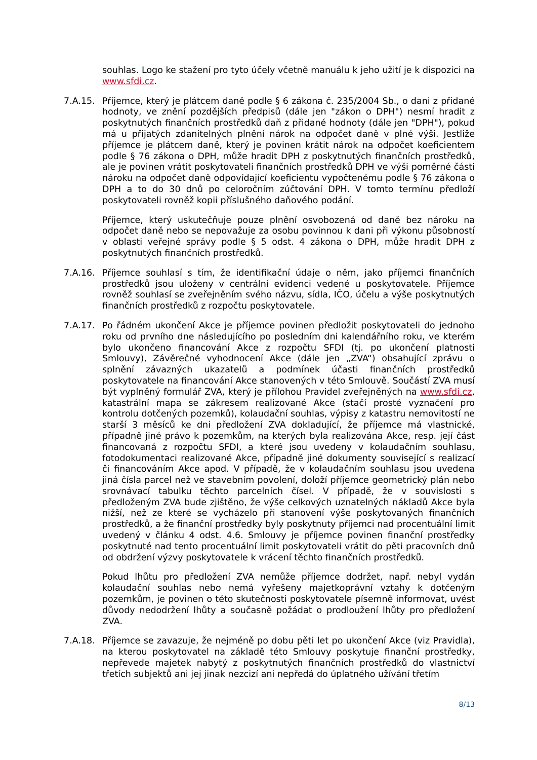souhlas. Logo ke stažení pro tyto účely včetně manuálu k jeho užití je k dispozici na www.sfdi.cz.
7.A.15. Příjemce, který je plátcem daně podle § 6 zákona č. 235/2004 Sb., o dani z přidané hodnoty, ve znění pozdějších předpisů (dále jen "zákon o DPH") nesmí hradit z poskytnutých finančních prostředků daň z přidané hodnoty (dále jen "DPH"), pokud má u přijatých zdanitelných plnění nárok na odpočet daně v plné výši. Jestliže příjemce je plátcem daně, který je povinen krátit nárok na odpočet koeficientem podle § 76 zákona o DPH, může hradit DPH z poskytnutých finančních prostředků, ale je povinen vrátit poskytovateli finančních prostředků DPH ve výši poměrné části nároku na odpočet daně odpovídající koeficientu vypočtenému podle § 76 zákona o DPH a to do 30 dnů po celoročním zúčtování DPH. V tomto termínu předloží poskytovateli rovněž kopii příslušného daňového podání.
Příjemce, který uskutečňuje pouze plnění osvobozená od daně bez nároku na odpočet daně nebo se nepovažuje za osobu povinnou k dani při výkonu působností v oblasti veřejné správy podle § 5 odst. 4 zákona o DPH, může hradit DPH z poskytnutých finančních prostředků.
7.A.16. Příjemce souhlasí s tím, že identifikační údaje o něm, jako příjemci finančních prostředků jsou uloženy v centrální evidenci vedené u poskytovatele. Příjemce rovněž souhlasí se zveřejněním svého názvu, sídla, IČO, účelu a výše poskytnutých finančních prostředků z rozpočtu poskytovatele.
7.A.17. Po řádném ukončení Akce je příjemce povinen předložit poskytovateli do jednoho roku od prvního dne následujícího po posledním dni kalendářního roku, ve kterém bylo ukončeno financování Akce z rozpočtu SFDI (tj. po ukončení platnosti Smlouvy), Závěrečné vyhodnocení Akce (dále jen „ZVA“) obsahující zprávu o splnění závazných ukazatelů a podmínek účasti finančních prostředků poskytovatele na financování Akce stanovených v této Smlouvě. Součástí ZVA musí být vyplněný formulář ZVA, který je přílohou Pravidel zveřejněných na www.sfdi.cz, katastrální mapa se zákresem realizované Akce (stačí prosté vyznačení pro kontrolu dotčených pozemků), kolaudační souhlas, výpisy z katastru nemovitostí ne starší 3 měsíců ke dni předložení ZVA dokladující, že příjemce má vlastnické, případně jiné právo k pozemkům, na kterých byla realizována Akce, resp. její část financovaná z rozpočtu SFDI, a které jsou uvedeny v kolaudačním souhlasu, fotodokumentaci realizované Akce, případně jiné dokumenty související s realizací či financováním Akce apod. V případě, že v kolaudačním souhlasu jsou uvedena jiná čísla parcel než ve stavebním povolení, doloží příjemce geometrický plán nebo srovnávací tabulku těchto parcelních čísel. V případě, že v souvislosti s předloženým ZVA bude zjištěno, že výše celkových uznatelných nákladů Akce byla nižší, než ze které se vycházelo při stanovení výše poskytovaných finančních prostředků, a že finanční prostředky byly poskytnuty příjemci nad procentuální limit uvedený v článku 4 odst. 4.6. Smlouvy je příjemce povinen finanční prostředky poskytnuté nad tento procentuální limit poskytovateli vrátit do pěti pracovních dnů od obdržení výzvy poskytovatele k vrácení těchto finančních prostředků.
Pokud lhůtu pro předložení ZVA nemůže příjemce dodržet, např. nebyl vydán kolaudační souhlas nebo nemá vyřešeny majetkoprávní vztahy k dotčeným pozemkům, je povinen o této skutečnosti poskytovatele písemně informovat, uvést důvody nedodržení lhůty a současně požádat o prodloužení lhůty pro předložení ZVA.
7.A.18. Příjemce se zavazuje, že nejméně po dobu pěti let po ukončení Akce (viz Pravidla), na kterou poskytovatel na základě této Smlouvy poskytuje finanční prostředky, nepřevede majetek nabytý z poskytnutých finančních prostředků do vlastnictví třetích subjektů ani jej jinak nezcizí ani nepředá do úplatného užívání třetím
8/13